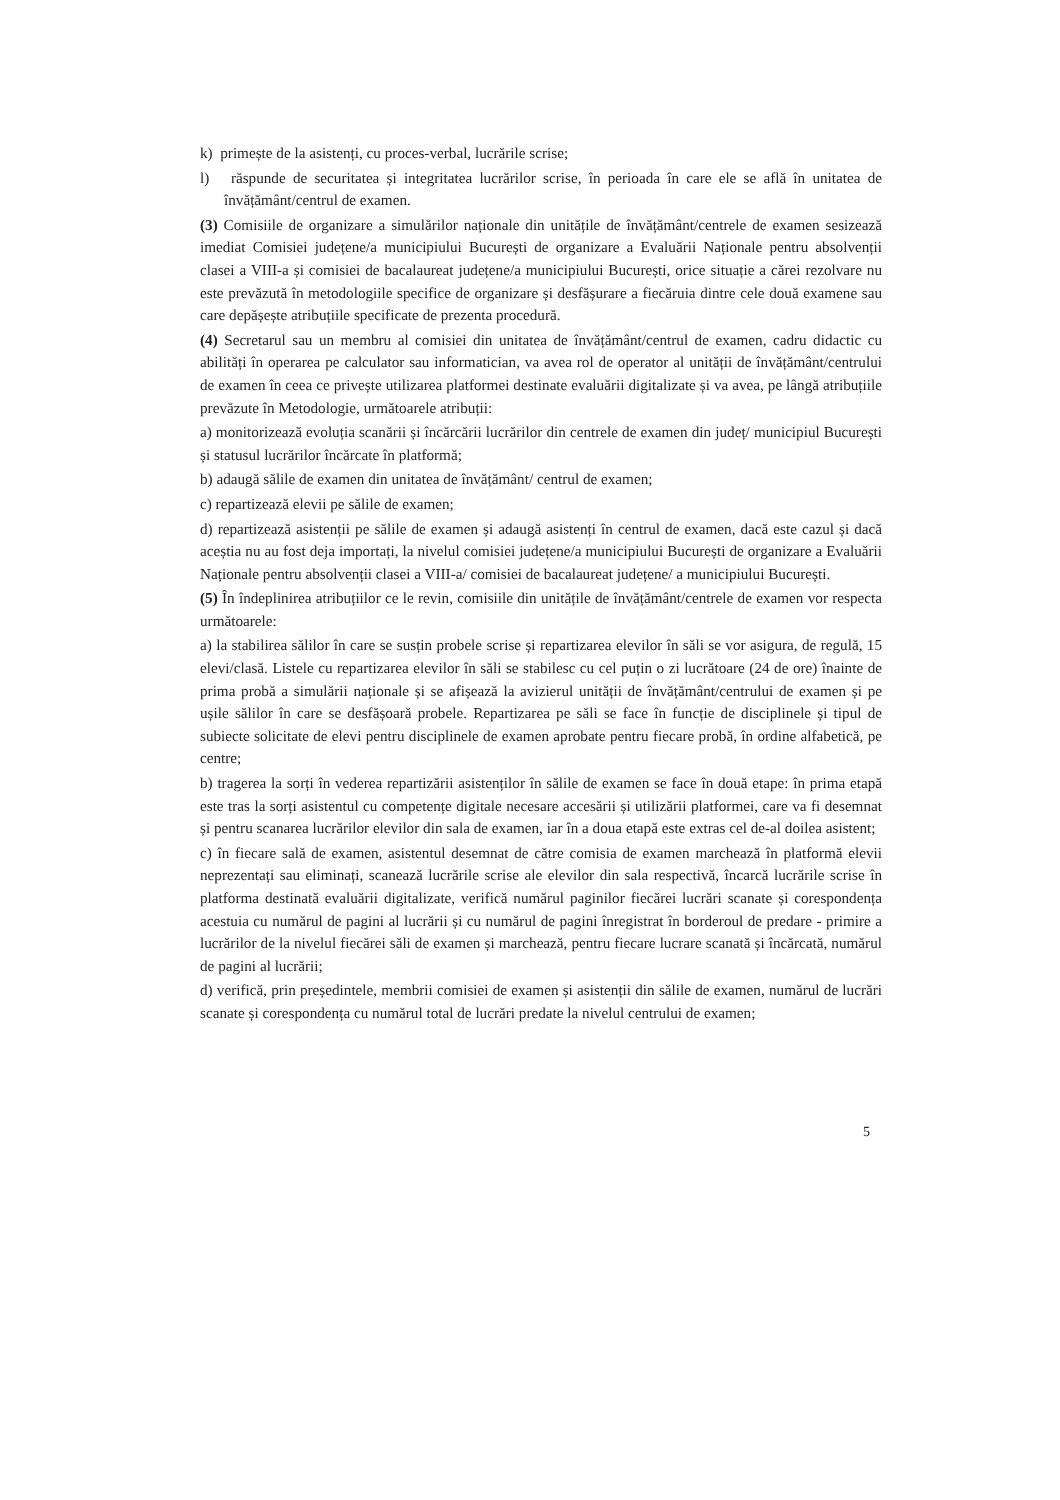k) primește de la asistenți, cu proces-verbal, lucrările scrise;
l) răspunde de securitatea și integritatea lucrărilor scrise, în perioada în care ele se află în unitatea de învățământ/centrul de examen.
(3) Comisiile de organizare a simulărilor naționale din unitățile de învățământ/centrele de examen sesizează imediat Comisiei județene/a municipiului București de organizare a Evaluării Naționale pentru absolvenții clasei a VIII-a și comisiei de bacalaureat județene/a municipiului București, orice situație a cărei rezolvare nu este prevăzută în metodologiile specifice de organizare și desfășurare a fiecăruia dintre cele două examene sau care depășește atribuțiile specificate de prezenta procedură.
(4) Secretarul sau un membru al comisiei din unitatea de învățământ/centrul de examen, cadru didactic cu abilități în operarea pe calculator sau informatician, va avea rol de operator al unității de învățământ/centrului de examen în ceea ce privește utilizarea platformei destinate evaluării digitalizate și va avea, pe lângă atribuțiile prevăzute în Metodologie, următoarele atribuții:
a) monitorizează evoluția scanării și încărcării lucrărilor din centrele de examen din județ/ municipiul București și statusul lucrărilor încărcate în platformă;
b) adaugă sălile de examen din unitatea de învățământ/ centrul de examen;
c) repartizează elevii pe sălile de examen;
d) repartizează asistenții pe sălile de examen și adaugă asistenți în centrul de examen, dacă este cazul și dacă aceștia nu au fost deja importați, la nivelul comisiei județene/a municipiului București de organizare a Evaluării Naționale pentru absolvenții clasei a VIII-a/ comisiei de bacalaureat județene/ a municipiului București.
(5) În îndeplinirea atribuțiilor ce le revin, comisiile din unitățile de învățământ/centrele de examen vor respecta următoarele:
a) la stabilirea sălilor în care se susțin probele scrise și repartizarea elevilor în săli se vor asigura, de regulă, 15 elevi/clasă. Listele cu repartizarea elevilor în săli se stabilesc cu cel puțin o zi lucrătoare (24 de ore) înainte de prima probă a simulării naționale și se afișează la avizierul unității de învățământ/centrului de examen și pe ușile sălilor în care se desfășoară probele. Repartizarea pe săli se face în funcție de disciplinele și tipul de subiecte solicitate de elevi pentru disciplinele de examen aprobate pentru fiecare probă, în ordine alfabetică, pe centre;
b) tragerea la sorți în vederea repartizării asistenților în sălile de examen se face în două etape: în prima etapă este tras la sorți asistentul cu competențe digitale necesare accesării și utilizării platformei, care va fi desemnat și pentru scanarea lucrărilor elevilor din sala de examen, iar în a doua etapă este extras cel de-al doilea asistent;
c) în fiecare sală de examen, asistentul desemnat de către comisia de examen marchează în platformă elevii neprezentați sau eliminați, scanează lucrările scrise ale elevilor din sala respectivă, încarcă lucrările scrise în platforma destinată evaluării digitalizate, verifică numărul paginilor fiecărei lucrări scanate și corespondența acestuia cu numărul de pagini al lucrării și cu numărul de pagini înregistrat în borderoul de predare - primire a lucrărilor de la nivelul fiecărei săli de examen și marchează, pentru fiecare lucrare scanată și încărcată, numărul de pagini al lucrării;
d) verifică, prin președintele, membrii comisiei de examen și asistenții din sălile de examen, numărul de lucrări scanate și corespondența cu numărul total de lucrări predate la nivelul centrului de examen;
5